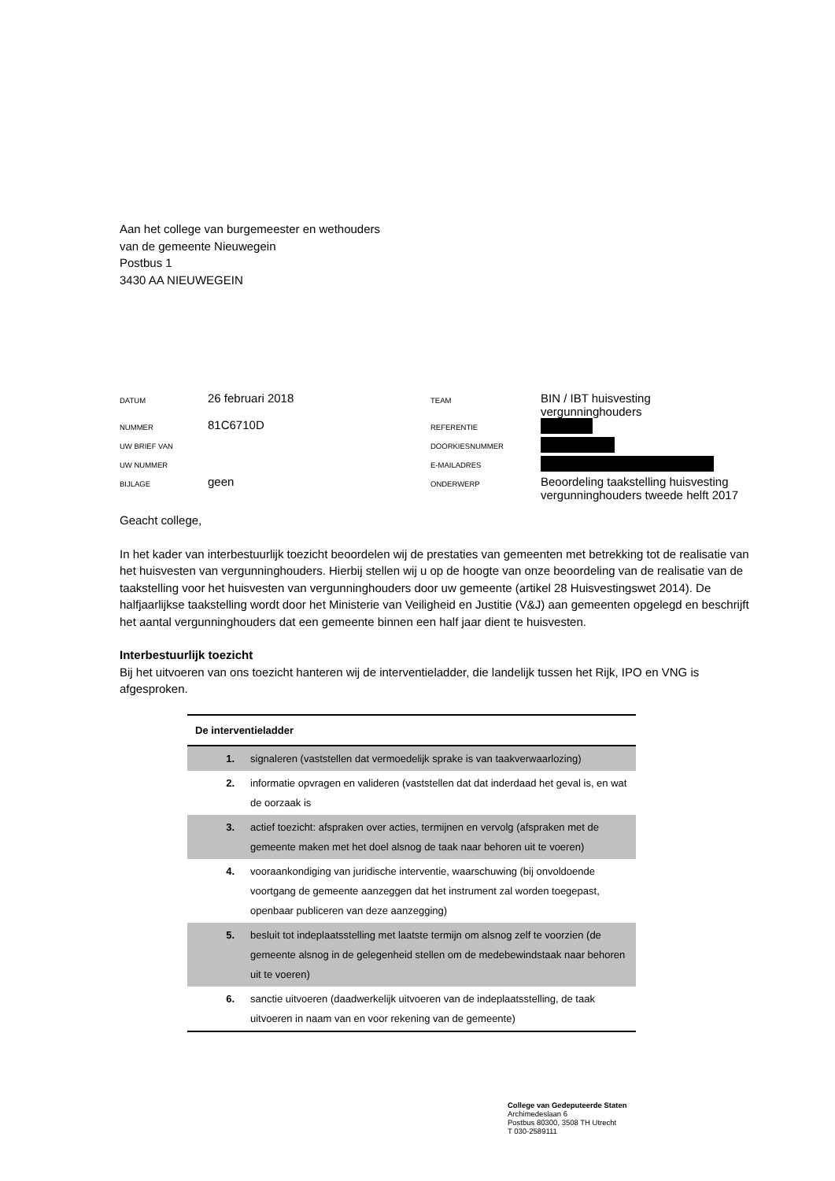Aan het college van burgemeester en wethouders
van de gemeente Nieuwegein
Postbus 1
3430 AA NIEUWEGEIN
| DATUM | 26 februari 2018 | TEAM | BIN / IBT huisvesting vergunninghouders |
| NUMMER | 81C6710D | REFERENTIE | |
| UW BRIEF VAN | | DOORKIESNUMMER | |
| UW NUMMER | | E-MAILADRES | |
| BIJLAGE | geen | ONDERWERP | Beoordeling taakstelling huisvesting vergunninghouders tweede helft 2017 |
Geacht college,
In het kader van interbestuurlijk toezicht beoordelen wij de prestaties van gemeenten met betrekking tot de realisatie van het huisvesten van vergunninghouders. Hierbij stellen wij u op de hoogte van onze beoordeling van de realisatie van de taakstelling voor het huisvesten van vergunninghouders door uw gemeente (artikel 28 Huisvestingswet 2014). De halfjaarlijkse taakstelling wordt door het Ministerie van Veiligheid en Justitie (V&J) aan gemeenten opgelegd en beschrijft het aantal vergunninghouders dat een gemeente binnen een half jaar dient te huisvesten.
Interbestuurlijk toezicht
Bij het uitvoeren van ons toezicht hanteren wij de interventieladder, die landelijk tussen het Rijk, IPO en VNG is afgesproken.
| De interventieladder | |
| --- | --- |
| 1. | signaleren (vaststellen dat vermoedelijk sprake is van taakverwaarlozing) |
| 2. | informatie opvragen en valideren (vaststellen dat dat inderdaad het geval is, en wat de oorzaak is |
| 3. | actief toezicht: afspraken over acties, termijnen en vervolg (afspraken met de gemeente maken met het doel alsnog de taak naar behoren uit te voeren) |
| 4. | vooraankondiging van juridische interventie, waarschuwing (bij onvoldoende voortgang de gemeente aanzeggen dat het instrument zal worden toegepast, openbaar publiceren van deze aanzegging) |
| 5. | besluit tot indeplaatsstelling met laatste termijn om alsnog zelf te voorzien (de gemeente alsnog in de gelegenheid stellen om de medebewindstaak naar behoren uit te voeren) |
| 6. | sanctie uitvoeren (daadwerkelijk uitvoeren van de indeplaatsstelling, de taak uitvoeren in naam van en voor rekening van de gemeente) |
College van Gedeputeerde Staten
Archimedeslaan 6
Postbus 80300, 3508 TH Utrecht
T 030-2589111